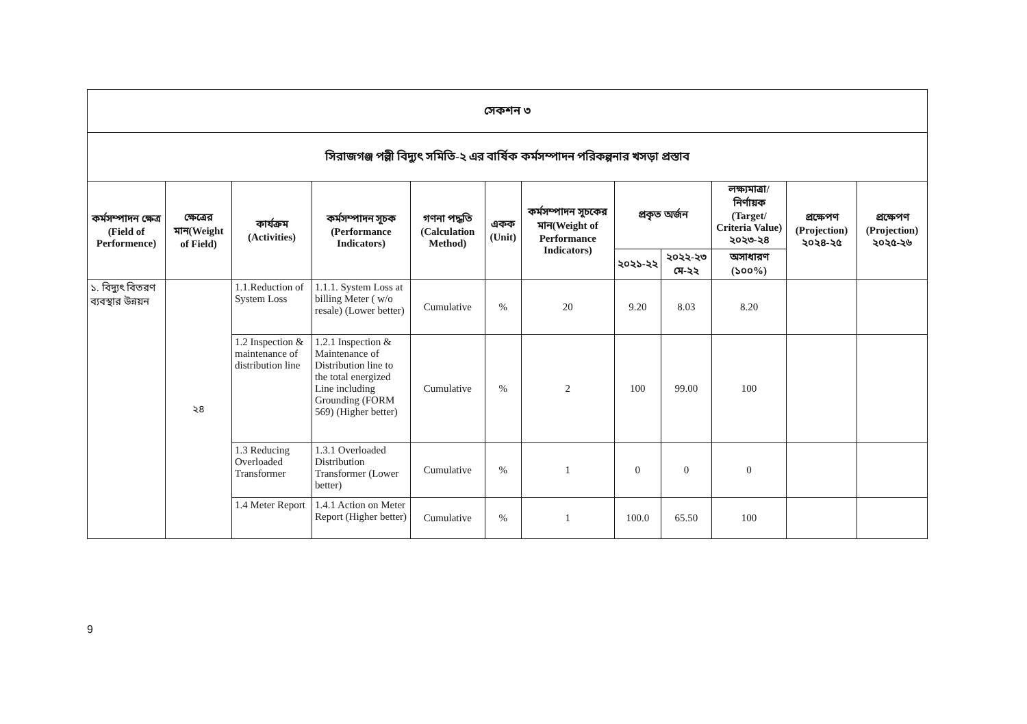| সেকশন ৩ | | | | | | | | | | | |
| সিরাজগঞ্জ পল্লী বিদ্যুৎ সমিতি-২ এর বার্ষিক কর্মসম্পাদন পরিকল্পনার খসড়া প্রস্তাব | | | | | | | | | | | |
| কর্মসম্পাদন ক্ষেত্র (Field of Performence) | ক্ষেত্রের মান(Weight of Field) | কার্যক্রম (Activities) | কর্মসম্পাদন সূচক (Performance Indicators) | গণনা পদ্ধতি (Calculation Method) | একক (Unit) | কর্মসম্পাদন সূচকের মান(Weight of Performance Indicators) | প্রকৃত অর্জন | | লক্ষ্যমাত্রা/ নির্ণায়ক (Target/ Criteria Value) ২০২৩-২৪ | প্রক্ষেপণ (Projection) ২০২৪-২৫ | প্রক্ষেপণ (Projection) ২০২৫-২৬ |
| | | | | | | | ২০২১-২২ | ২০২২-২৩ মে-২২ | অসাধারণ (১০০%) | | |
| ১. বিদ্যুৎ বিতরণ ব্যবস্থার উন্নয়ন | ২৪ | 1.1.Reduction of System Loss | 1.1.1. System Loss at billing Meter ( w/o resale) (Lower better) | Cumulative | % | 20 | 9.20 | 8.03 | 8.20 | | |
| | | 1.2 Inspection & maintenance of distribution line | 1.2.1 Inspection & Maintenance of Distribution line to the total energized Line including Grounding (FORM 569) (Higher better) | Cumulative | % | 2 | 100 | 99.00 | 100 | | |
| | | 1.3 Reducing Overloaded Transformer | 1.3.1 Overloaded Distribution Transformer (Lower better) | Cumulative | % | 1 | 0 | 0 | 0 | | |
| | | 1.4 Meter Report | 1.4.1 Action on Meter Report (Higher better) | Cumulative | % | 1 | 100.0 | 65.50 | 100 | | |
9